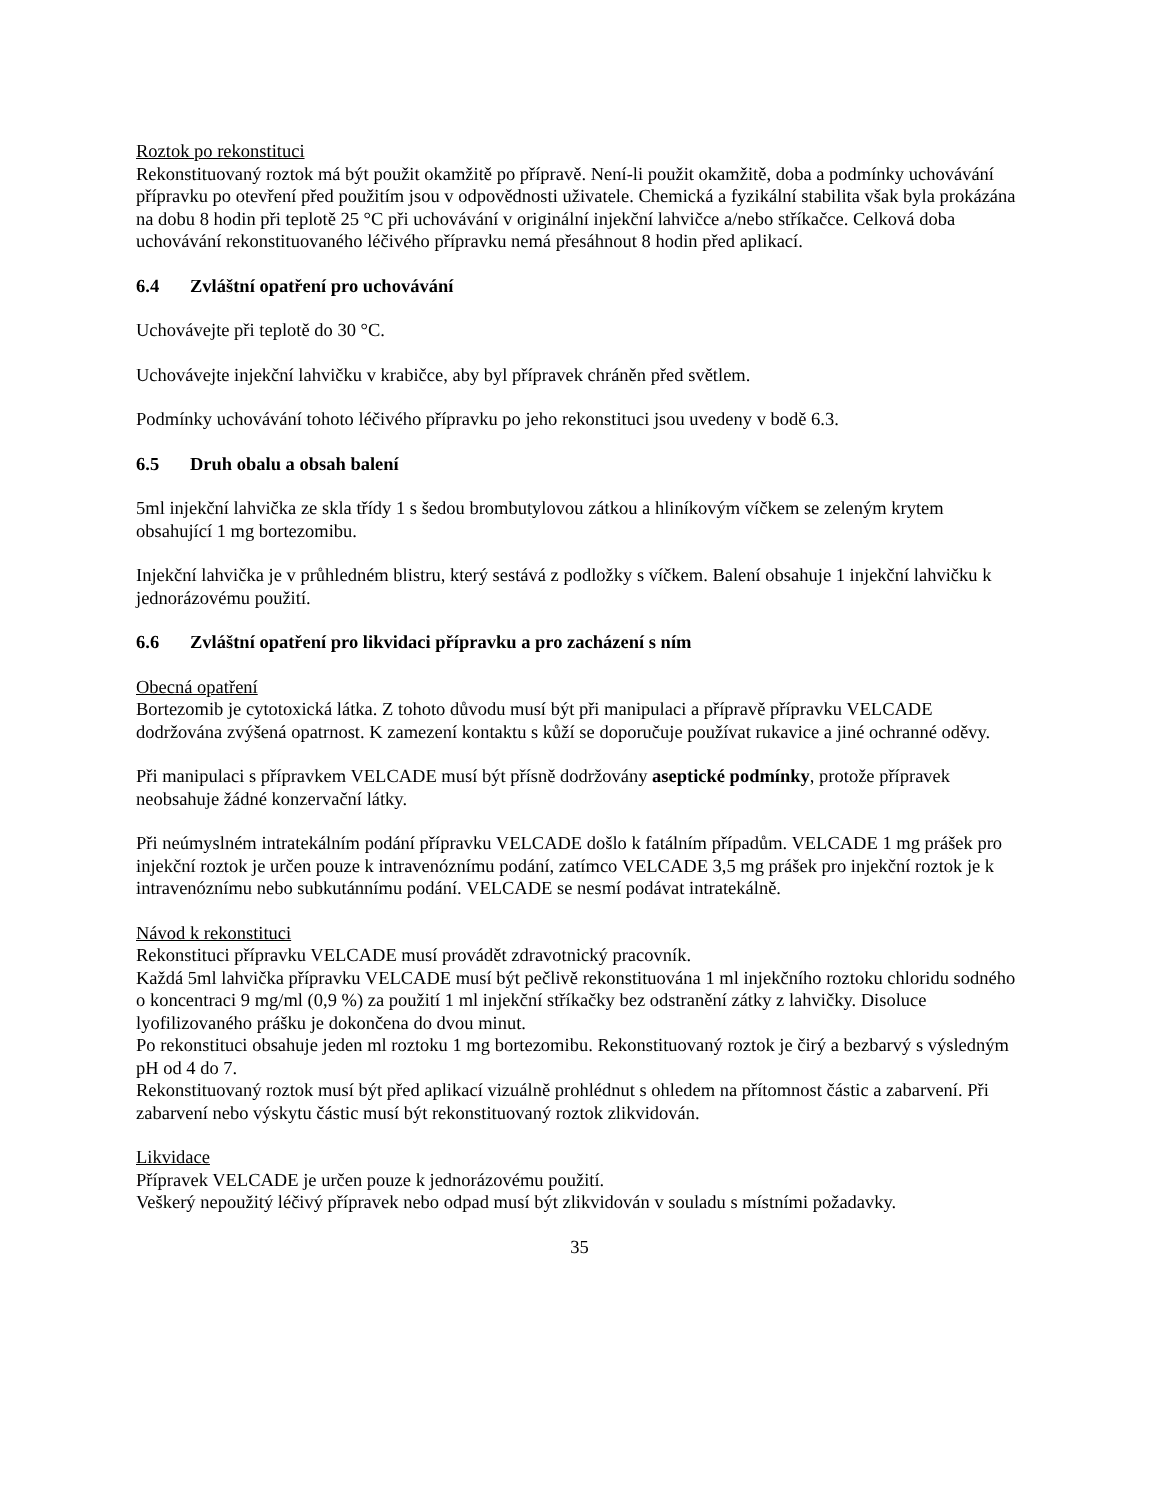Roztok po rekonstituci
Rekonstituovaný roztok má být použit okamžitě po přípravě. Není-li použit okamžitě, doba a podmínky uchovávání přípravku po otevření před použitím jsou v odpovědnosti uživatele. Chemická a fyzikální stabilita však byla prokázána na dobu 8 hodin při teplotě 25 °C při uchovávání v originální injekční lahvičce a/nebo stříkačce. Celková doba uchovávání rekonstituovaného léčivého přípravku nemá přesáhnout 8 hodin před aplikací.
6.4 Zvláštní opatření pro uchovávání
Uchovávejte při teplotě do 30 °C.
Uchovávejte injekční lahvičku v krabičce, aby byl přípravek chráněn před světlem.
Podmínky uchovávání tohoto léčivého přípravku po jeho rekonstituci jsou uvedeny v bodě 6.3.
6.5 Druh obalu a obsah balení
5ml injekční lahvička ze skla třídy 1 s šedou brombutylovou zátkou a hliníkovým víčkem se zeleným krytem obsahující 1 mg bortezomibu.
Injekční lahvička je v průhledném blistru, který sestává z podložky s víčkem. Balení obsahuje 1 injekční lahvičku k jednorázovému použití.
6.6 Zvláštní opatření pro likvidaci přípravku a pro zacházení s ním
Obecná opatření
Bortezomib je cytotoxická látka. Z tohoto důvodu musí být při manipulaci a přípravě přípravku VELCADE dodržována zvýšená opatrnost. K zamezení kontaktu s kůží se doporučuje používat rukavice a jiné ochranné oděvy.
Při manipulaci s přípravkem VELCADE musí být přísně dodržovány aseptické podmínky, protože přípravek neobsahuje žádné konzervační látky.
Při neúmyslném intratekálním podání přípravku VELCADE došlo k fatálním případům. VELCADE 1 mg prášek pro injekční roztok je určen pouze k intravenóznímu podání, zatímco VELCADE 3,5 mg prášek pro injekční roztok je k intravenóznímu nebo subkutánnímu podání. VELCADE se nesmí podávat intratekálně.
Návod k rekonstituci
Rekonstituci přípravku VELCADE musí provádět zdravotnický pracovník.
Každá 5ml lahvička přípravku VELCADE musí být pečlivě rekonstituována 1 ml injekčního roztoku chloridu sodného o koncentraci 9 mg/ml (0,9 %) za použití 1 ml injekční stříkačky bez odstranění zátky z lahvičky. Disoluce lyofilizovaného prášku je dokončena do dvou minut.
Po rekonstituci obsahuje jeden ml roztoku 1 mg bortezomibu. Rekonstituovaný roztok je čirý a bezbarvý s výsledným pH od 4 do 7.
Rekonstituovaný roztok musí být před aplikací vizuálně prohlédnut s ohledem na přítomnost částic a zabarvení. Při zabarvení nebo výskytu částic musí být rekonstituovaný roztok zlikvidován.
Likvidace
Přípravek VELCADE je určen pouze k jednorázovému použití.
Veškerý nepoužitý léčivý přípravek nebo odpad musí být zlikvidován v souladu s místními požadavky.
35